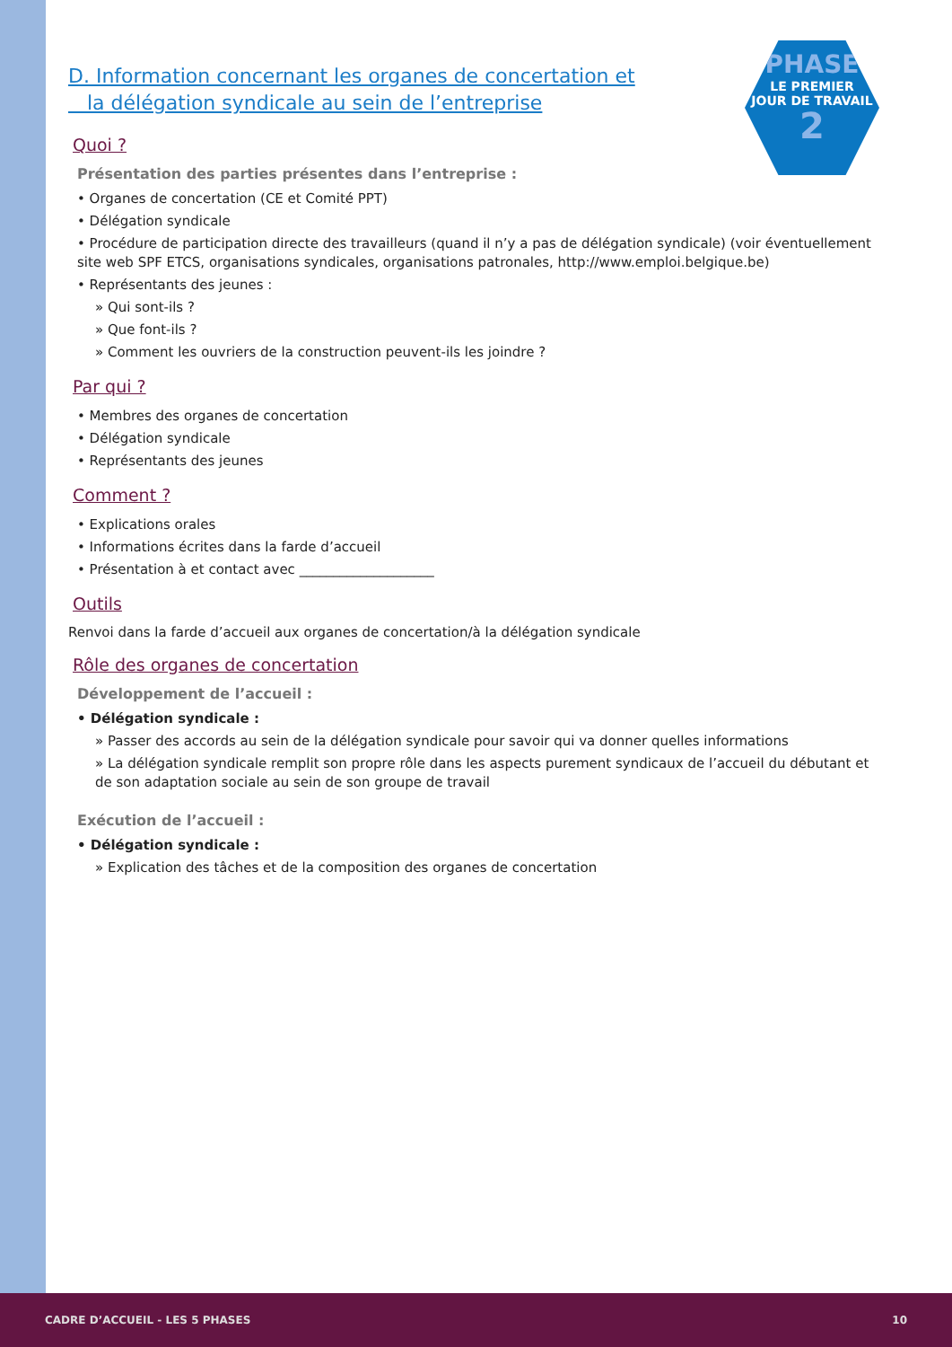PHASE
LE PREMIER
JOUR DE TRAVAIL
2
D. Information concernant les organes de concertation et
la délégation syndicale au sein de l’entreprise
Quoi ?
Présentation des parties présentes dans l’entreprise :
• Organes de concertation (CE et Comité PPT)
• Délégation syndicale
• Procédure de participation directe des travailleurs (quand il n’y a pas de délégation syndicale) (voir éventuellement site web SPF ETCS, organisations syndicales, organisations patronales, http://www.emploi.belgique.be)
• Représentants des jeunes :
» Qui sont-ils ?
» Que font-ils ?
» Comment les ouvriers de la construction peuvent-ils les joindre ?
Par qui ?
• Membres des organes de concertation
• Délégation syndicale
• Représentants des jeunes
Comment ?
• Explications orales
• Informations écrites dans la farde d’accueil
• Présentation à et contact avec ____________________
Outils
Renvoi dans la farde d’accueil aux organes de concertation/à la délégation syndicale
Rôle des organes de concertation
Développement de l’accueil :
• Délégation syndicale :
» Passer des accords au sein de la délégation syndicale pour savoir qui va donner quelles informations
» La délégation syndicale remplit son propre rôle dans les aspects purement syndicaux de l’accueil du débutant et de son adaptation sociale au sein de son groupe de travail
Exécution de l’accueil :
• Délégation syndicale :
» Explication des tâches et de la composition des organes de concertation
CADRE D’ACCUEIL - LES 5 PHASES 10